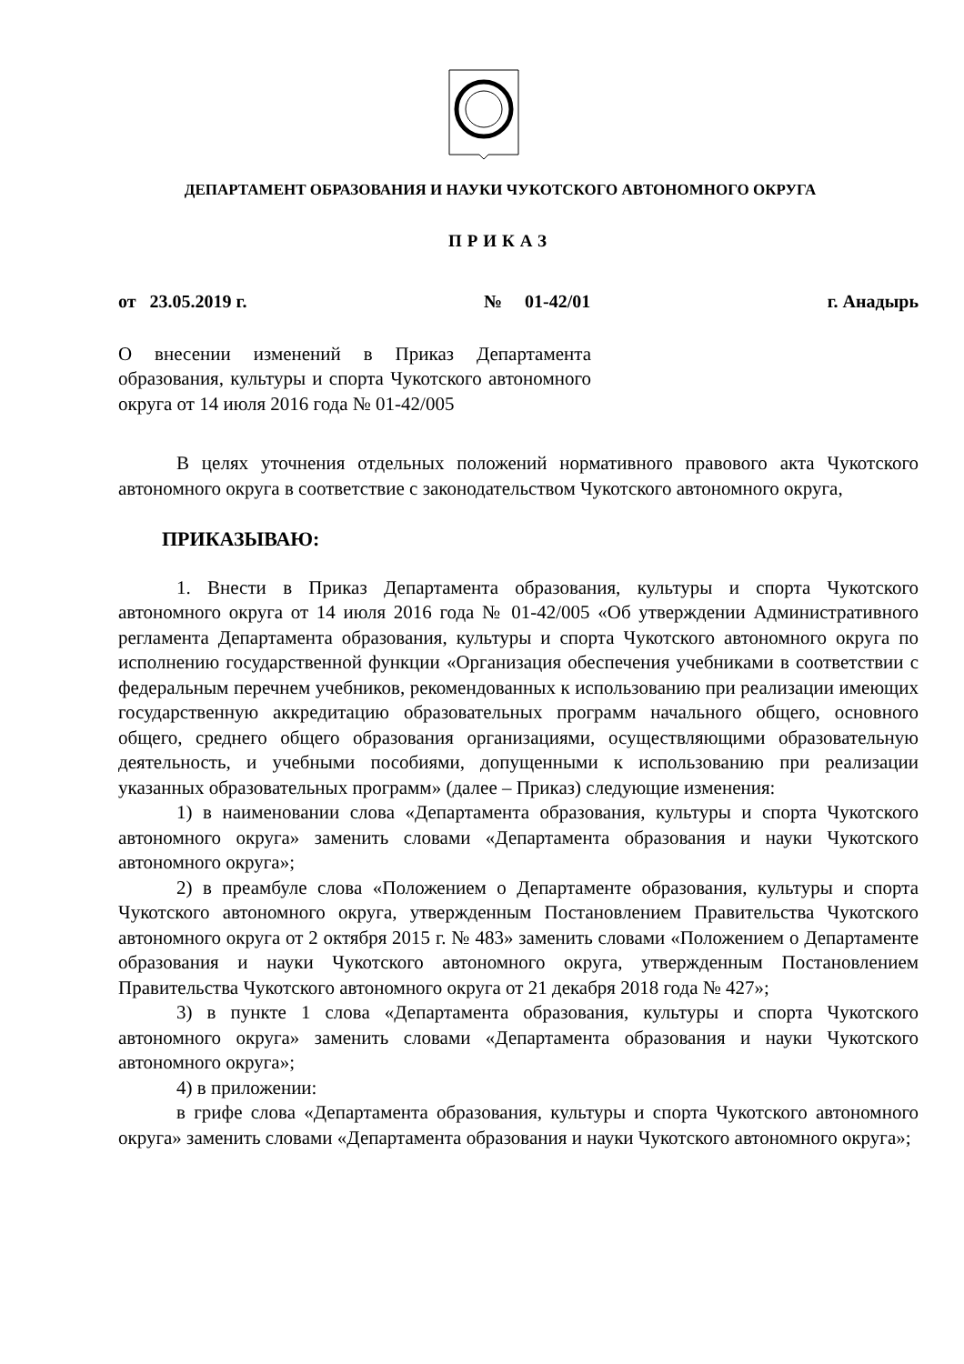ДЕПАРТАМЕНТ ОБРАЗОВАНИЯ И НАУКИ ЧУКОТСКОГО АВТОНОМНОГО ОКРУГА
ПРИКАЗ
от 23.05.2019 г. № 01-42/01 г. Анадырь
О внесении изменений в Приказ Департамента образования, культуры и спорта Чукотского автономного округа от 14 июля 2016 года № 01-42/005
В целях уточнения отдельных положений нормативного правового акта Чукотского автономного округа в соответствие с законодательством Чукотского автономного округа,
ПРИКАЗЫВАЮ:
1. Внести в Приказ Департамента образования, культуры и спорта Чукотского автономного округа от 14 июля 2016 года № 01-42/005 «Об утверждении Административного регламента Департамента образования, культуры и спорта Чукотского автономного округа по исполнению государственной функции «Организация обеспечения учебниками в соответствии с федеральным перечнем учебников, рекомендованных к использованию при реализации имеющих государственную аккредитацию образовательных программ начального общего, основного общего, среднего общего образования организациями, осуществляющими образовательную деятельность, и учебными пособиями, допущенными к использованию при реализации указанных образовательных программ» (далее – Приказ) следующие изменения:
1) в наименовании слова «Департамента образования, культуры и спорта Чукотского автономного округа» заменить словами «Департамента образования и науки Чукотского автономного округа»;
2) в преамбуле слова «Положением о Департаменте образования, культуры и спорта Чукотского автономного округа, утвержденным Постановлением Правительства Чукотского автономного округа от 2 октября 2015 г. № 483» заменить словами «Положением о Департаменте образования и науки Чукотского автономного округа, утвержденным Постановлением Правительства Чукотского автономного округа от 21 декабря 2018 года № 427»;
3) в пункте 1 слова «Департамента образования, культуры и спорта Чукотского автономного округа» заменить словами «Департамента образования и науки Чукотского автономного округа»;
4) в приложении:
в грифе слова «Департамента образования, культуры и спорта Чукотского автономного округа» заменить словами «Департамента образования и науки Чукотского автономного округа»;